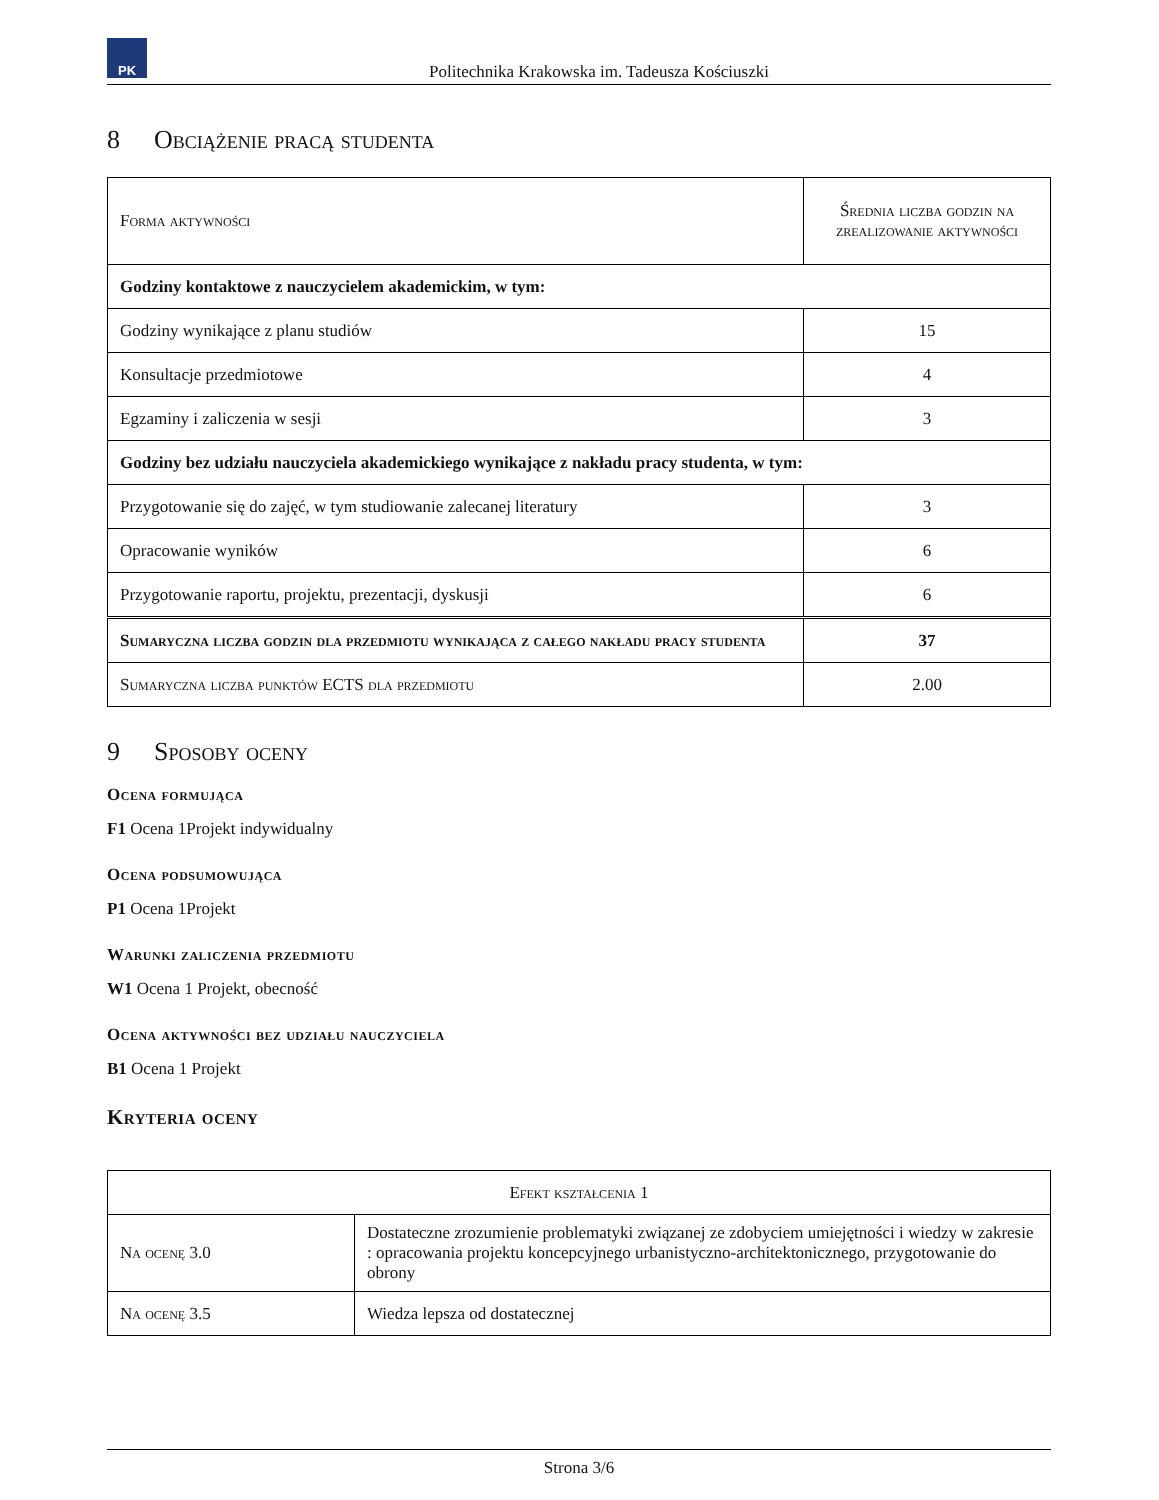PK
Politechnika Krakowska im. Tadeusza Kościuszki
8 Obciążenie pracą studenta
| Forma aktywności | Średnia liczba godzin na zrealizowanie aktywności |
| Godziny kontaktowe z nauczycielem akademickim, w tym: | |
| Godziny wynikające z planu studiów | 15 |
| Konsultacje przedmiotowe | 4 |
| Egzaminy i zaliczenia w sesji | 3 |
| Godziny bez udziału nauczyciela akademickiego wynikające z nakładu pracy studenta, w tym: | |
| Przygotowanie się do zajęć, w tym studiowanie zalecanej literatury | 3 |
| Opracowanie wyników | 6 |
| Przygotowanie raportu, projektu, prezentacji, dyskusji | 6 |
| Sumaryczna liczba godzin dla przedmiotu wynikająca z całego nakładu pracy studenta | 37 |
| Sumaryczna liczba punktów ECTS dla przedmiotu | 2.00 |
9 Sposoby oceny
Ocena formująca
F1 Ocena 1Projekt indywidualny
Ocena podsumowująca
P1 Ocena 1Projekt
Warunki zaliczenia przedmiotu
W1 Ocena 1 Projekt, obecność
Ocena aktywności bez udziału nauczyciela
B1 Ocena 1 Projekt
Kryteria oceny
| Efekt kształcenia 1 | |
| Na ocenę 3.0 | Dostateczne zrozumienie problematyki związanej ze zdobyciem umiejętności i wiedzy w zakresie : opracowania projektu koncepcyjnego urbanistyczno-architektonicznego, przygotowanie do obrony |
| Na ocenę 3.5 | Wiedza lepsza od dostatecznej |
Strona 3/6